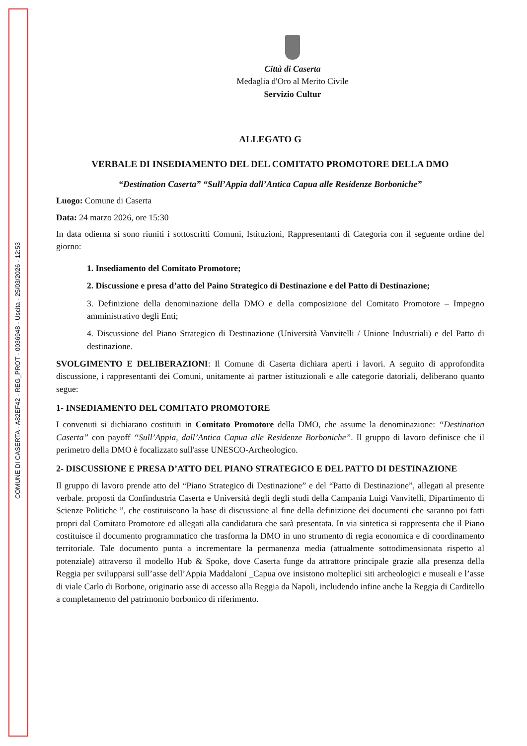COMUNE DI CASERTA - A82EF42 - REG_PROT - 0036948 - Uscita - 25/03/2026 - 12:53
Città di Caserta
Medaglia d'Oro al Merito Civile
Servizio Cultur
ALLEGATO G
VERBALE DI INSEDIAMENTO DEL DEL COMITATO PROMOTORE DELLA DMO
“Destination Caserta” “Sull’Appia dall’Antica Capua alle Residenze Borboniche”
Luogo: Comune di Caserta
Data: 24 marzo 2026, ore 15:30
In data odierna si sono riuniti i sottoscritti Comuni, Istituzioni, Rappresentanti di Categoria con il seguente ordine del giorno:
1. Insediamento del Comitato Promotore;
2. Discussione e presa d’atto del Paino Strategico di Destinazione e del Patto di Destinazione;
3. Definizione della denominazione della DMO e della composizione del Comitato Promotore – Impegno amministrativo degli Enti;
4. Discussione del Piano Strategico di Destinazione (Università Vanvitelli / Unione Industriali) e del Patto di destinazione.
SVOLGIMENTO E DELIBERAZIONI: Il Comune di Caserta dichiara aperti i lavori. A seguito di approfondita discussione, i rappresentanti dei Comuni, unitamente ai partner istituzionali e alle categorie datoriali, deliberano quanto segue:
1- INSEDIAMENTO DEL COMITATO PROMOTORE
I convenuti si dichiarano costituiti in Comitato Promotore della DMO, che assume la denominazione: “Destination Caserta” con payoff “Sull’Appia, dall’Antica Capua alle Residenze Borboniche”. Il gruppo di lavoro definisce che il perimetro della DMO è focalizzato sull'asse UNESCO-Archeologico.
2- DISCUSSIONE E PRESA D’ATTO DEL PIANO STRATEGICO E DEL PATTO DI DESTINAZIONE
Il gruppo di lavoro prende atto del “Piano Strategico di Destinazione” e del “Patto di Destinazione”, allegati al presente verbale. proposti da Confindustria Caserta e Università degli degli studi della Campania Luigi Vanvitelli, Dipartimento di Scienze Politiche ”, che costituiscono la base di discussione al fine della definizione dei documenti che saranno poi fatti propri dal Comitato Promotore ed allegati alla candidatura che sarà presentata. In via sintetica si rappresenta che il Piano costituisce il documento programmatico che trasforma la DMO in uno strumento di regia economica e di coordinamento territoriale. Tale documento punta a incrementare la permanenza media (attualmente sottodimensionata rispetto al potenziale) attraverso il modello Hub & Spoke, dove Caserta funge da attrattore principale grazie alla presenza della Reggia per svilupparsi sull’asse dell’Appia Maddaloni _Capua ove insistono molteplici siti archeologici e museali e l’asse di viale Carlo di Borbone, originario asse di accesso alla Reggia da Napoli, includendo infine anche la Reggia di Carditello a completamento del patrimonio borbonico di riferimento.